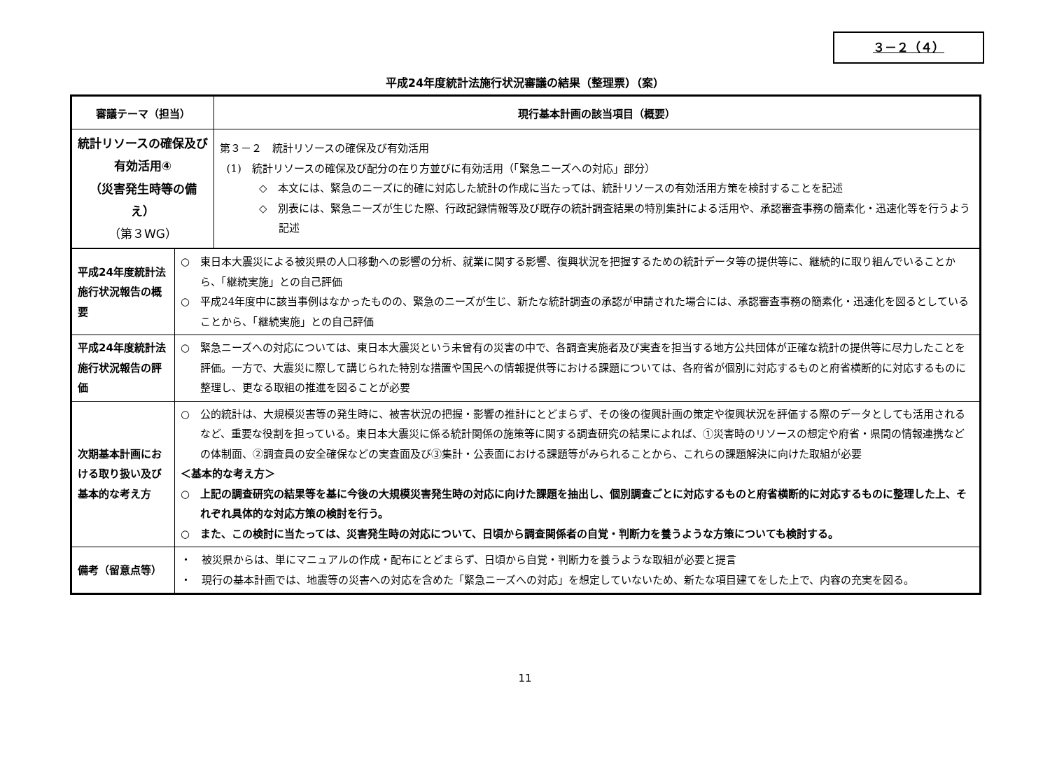３－２（４）
平成24年度統計法施行状況審議の結果（整理票）（案）
| 審議テーマ（担当） | 現行基本計画の該当項目（概要） |
| --- | --- |
| 統計リソースの確保及び有効活用④ （災害発生時等の備え） （第３WG） | 第３－２ 統計リソースの確保及び有効活用 (1) 統計リソースの確保及び配分の在り方並びに有効活用（「緊急ニーズへの対応」部分） ◇ 本文には、緊急のニーズに的確に対応した統計の作成に当たっては、統計リソースの有効活用方策を検討することを記述 ◇ 別表には、緊急ニーズが生じた際、行政記録情報等及び既存の統計調査結果の特別集計による活用や、承認審査事務の簡素化・迅速化等を行うよう記述 |
| 平成24年度統計法施行状況報告の概要 | ○ 東日本大震災による被災県の人口移動への影響の分析、就業に関する影響、復興状況を把握するための統計データ等の提供等に、継続的に取り組んでいることから、「継続実施」との自己評価 ○ 平成24年度中に該当事例はなかったものの、緊急のニーズが生じ、新たな統計調査の承認が申請された場合には、承認審査事務の簡素化・迅速化を図るとしていることから、「継続実施」との自己評価 |
| 平成24年度統計法施行状況報告の評価 | ○ 緊急ニーズへの対応については、東日本大震災という未曾有の災害の中で、各調査実施者及び実査を担当する地方公共団体が正確な統計の提供等に尽力したことを評価。一方で、大震災に際して講じられた特別な措置や国民への情報提供等における課題については、各府省が個別に対応するものと府省横断的に対応するものに整理し、更なる取組の推進を図ることが必要 |
| 次期基本計画における取り扱い及び基本的な考え方 | ○ 公的統計は、大規模災害等の発生時に、被害状況の把握・影響の推計にとどまらず、その後の復興計画の策定や復興状況を評価する際のデータとしても活用されるなど、重要な役割を担っている。東日本大震災に係る統計関係の施策等に関する調査研究の結果によれば、①災害時のリソースの想定や府省・県間の情報連携などの体制面、②調査員の安全確保などの実査面及び③集計・公表面における課題等がみられることから、これらの課題解決に向けた取組が必要 ＜基本的な考え方＞ ○ 上記の調査研究の結果等を基に今後の大規模災害発生時の対応に向けた課題を抽出し、個別調査ごとに対応するものと府省横断的に対応するものに整理した上、それぞれ具体的な対応方策の検討を行う。 ○ また、この検討に当たっては、災害発生時の対応について、日頃から調査関係者の自覚・判断力を養うような方策についても検討する。 |
| 備考（留意点等） | ・ 被災県からは、単にマニュアルの作成・配布にとどまらず、日頃から自覚・判断力を養うような取組が必要と提言 ・ 現行の基本計画では、地震等の災害への対応を含めた「緊急ニーズへの対応」を想定していないため、新たな項目建てをした上で、内容の充実を図る。 |
11